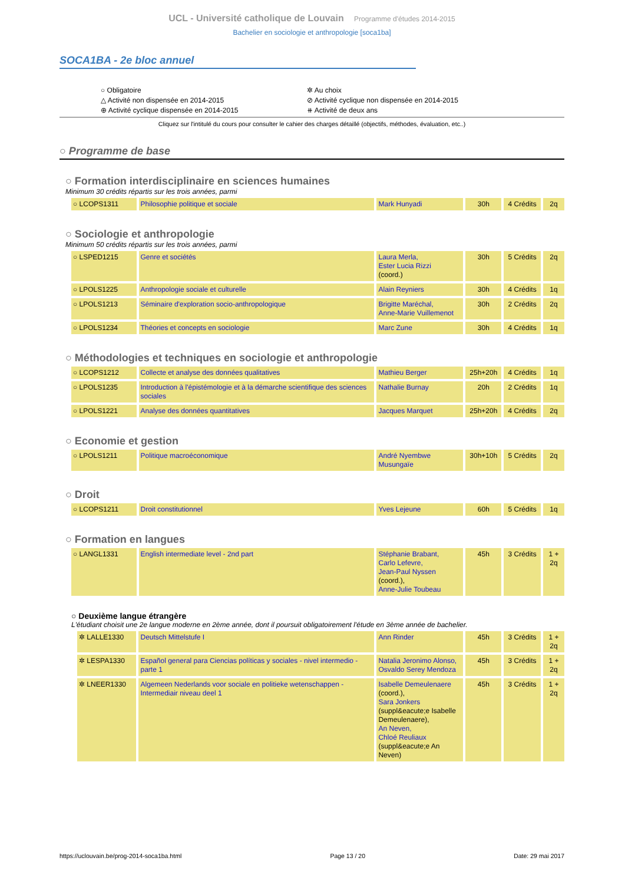UCL - Université catholique de Louvain Programme d'études 2014-2015
Bachelier en sociologie et anthropologie [soca1ba]
SOCA1BA - 2e bloc annuel
○ Obligatoire
△ Activité non dispensée en 2014-2015
⊕ Activité cyclique dispensée en 2014-2015
✲ Au choix
⊘ Activité cyclique non dispensée en 2014-2015
⧺ Activité de deux ans
Cliquez sur l'intitulé du cours pour consulter le cahier des charges détaillé (objectifs, méthodes, évaluation, etc..)
○ Programme de base
○ Formation interdisciplinaire en sciences humaines
Minimum 30 crédits répartis sur les trois années, parmi
| ○ LCOPS1311 | Philosophie politique et sociale | Mark Hunyadi | 30h | 4 Crédits | 2q |
○ Sociologie et anthropologie
Minimum 50 crédits répartis sur les trois années, parmi
| ○ LSPED1215 | Genre et sociétés | Laura Merla, Ester Lucia Rizzi (coord.) | 30h | 5 Crédits | 2q |
| ○ LPOLS1225 | Anthropologie sociale et culturelle | Alain Reyniers | 30h | 4 Crédits | 1q |
| ○ LPOLS1213 | Séminaire d'exploration socio-anthropologique | Brigitte Maréchal, Anne-Marie Vuillemenot | 30h | 2 Crédits | 2q |
| ○ LPOLS1234 | Théories et concepts en sociologie | Marc Zune | 30h | 4 Crédits | 1q |
○ Méthodologies et techniques en sociologie et anthropologie
| ○ LCOPS1212 | Collecte et analyse des données qualitatives | Mathieu Berger | 25h+20h | 4 Crédits | 1q |
| ○ LPOLS1235 | Introduction à l'épistémologie et à la démarche scientifique des sciences sociales | Nathalie Burnay | 20h | 2 Crédits | 1q |
| ○ LPOLS1221 | Analyse des données quantitatives | Jacques Marquet | 25h+20h | 4 Crédits | 2q |
○ Economie et gestion
| ○ LPOLS1211 | Politique macroéconomique | André Nyembwe Musungaïe | 30h+10h | 5 Crédits | 2q |
○ Droit
| ○ LCOPS1211 | Droit constitutionnel | Yves Lejeune | 60h | 5 Crédits | 1q |
○ Formation en langues
| ○ LANGL1331 | English intermediate level - 2nd part | Stéphanie Brabant, Carlo Lefevre, Jean-Paul Nyssen (coord.), Anne-Julie Toubeau | 45h | 3 Crédits | 1 + 2q |
○ Deuxième langue étrangère
L'étudiant choisit une 2e langue moderne en 2ème année, dont il poursuit obligatoirement l'étude en 3ème année de bachelier.
| ✲ LALLE1330 | Deutsch Mittelstufe I | Ann Rinder | 45h | 3 Crédits | 1 + 2q |
| ✲ LESPA1330 | Español general para Ciencias políticas y sociales - nivel intermedio - parte 1 | Natalia Jeronimo Alonso, Osvaldo Serey Mendoza | 45h | 3 Crédits | 1 + 2q |
| ✲ LNEER1330 | Algemeen Nederlands voor sociale en politieke wetenschappen - Intermediair niveau deel 1 | Isabelle Demeulenaere (coord.), Sara Jonkers (suppl&eacute;e Isabelle Demeulenaere), An Neven, Chloé Reuliaux (suppl&eacute;e An Neven) | 45h | 3 Crédits | 1 + 2q |
https://uclouvain.be/prog-2014-soca1ba.html Page 13 / 20 Date: 29 mai 2017